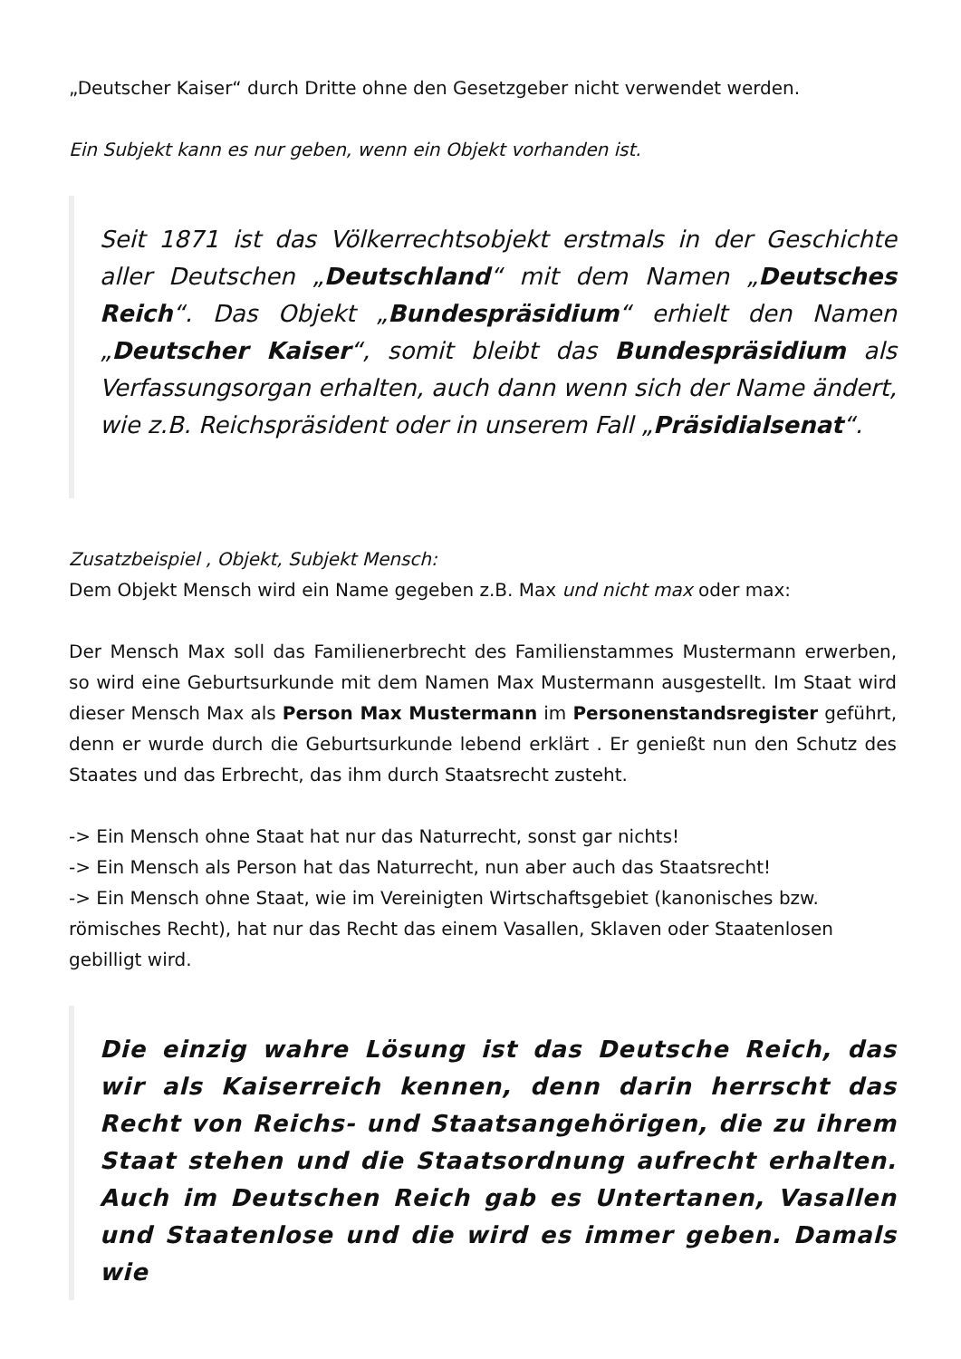„Deutscher Kaiser“ durch Dritte ohne den Gesetzgeber nicht verwendet werden.
Ein Subjekt kann es nur geben, wenn ein Objekt vorhanden ist.
Seit 1871 ist das Völkerrechtsobjekt erstmals in der Geschichte aller Deutschen „Deutschland“ mit dem Namen „Deutsches Reich“. Das Objekt „Bundespräsidium“ erhielt den Namen „Deutscher Kaiser“, somit bleibt das Bundespräsidium als Verfassungsorgan erhalten, auch dann wenn sich der Name ändert, wie z.B. Reichspräsident oder in unserem Fall „Präsidialsenat“.
Zusatzbeispiel , Objekt, Subjekt Mensch:
Dem Objekt Mensch wird ein Name gegeben z.B. Max und nicht max oder max:
Der Mensch Max soll das Familienerbrecht des Familienstammes Mustermann erwerben, so wird eine Geburtsurkunde mit dem Namen Max Mustermann ausgestellt. Im Staat wird dieser Mensch Max als Person Max Mustermann im Personenstandsregister geführt, denn er wurde durch die Geburtsurkunde lebend erklärt . Er genießt nun den Schutz des Staates und das Erbrecht, das ihm durch Staatsrecht zusteht.
-> Ein Mensch ohne Staat hat nur das Naturrecht, sonst gar nichts!
-> Ein Mensch als Person hat das Naturrecht, nun aber auch das Staatsrecht!
-> Ein Mensch ohne Staat, wie im Vereinigten Wirtschaftsgebiet (kanonisches bzw. römisches Recht), hat nur das Recht das einem Vasallen, Sklaven oder Staatenlosen gebilligt wird.
Die einzig wahre Lösung ist das Deutsche Reich, das wir als Kaiserreich kennen, denn darin herrscht das Recht von Reichs- und Staatsangehörigen, die zu ihrem Staat stehen und die Staatsordnung aufrecht erhalten. Auch im Deutschen Reich gab es Untertanen, Vasallen und Staatenlose und die wird es immer geben. Damals wie